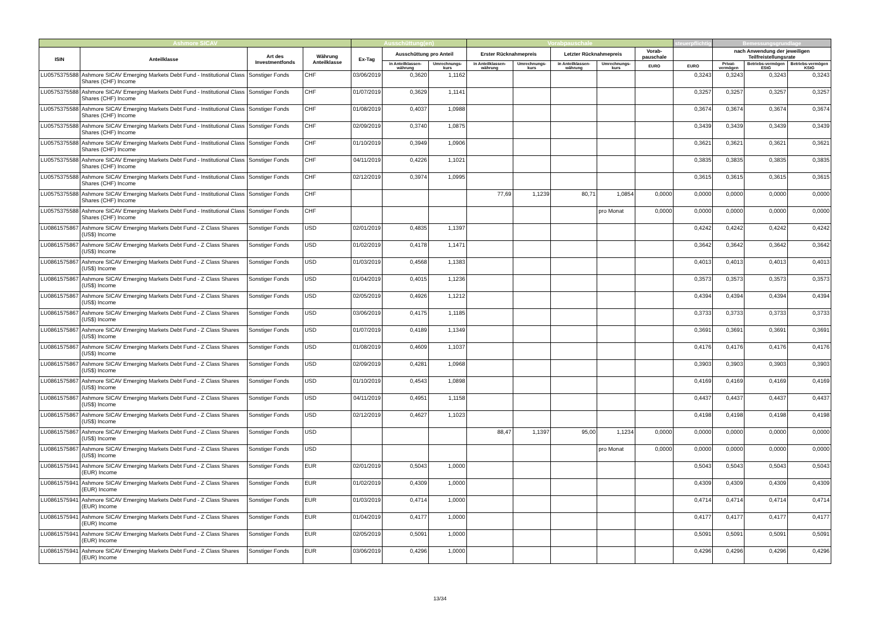| Ashmore SICAV | | | | Ausschüttung(en) | | | Vorabpauschale | | | | | steuerpflichtig | Bemessungsgrundlage | | |
| --- | --- | --- | --- | --- | --- | --- | --- | --- | --- | --- | --- | --- | --- | --- | --- |
| ISIN | Anteilklasse | Art des Investmentfonds | Währung Anteilklasse | Ex-Tag | Ausschüttung pro Anteil | | Erster Rücknahmepreis | | Letzter Rücknahmepreis | | Vorab-pauschale | | nach Anwendung der jeweiligen Teilfreistellungsrate | | |
| | | | | | in Anteilklassen-währung | Umrechnungs-kurs | in Anteilklassen-währung | Umrechnungs-kurs | in Anteilklassen-währung | Umrechnungs-kurs | EURO | EURO | Privat-vermögen | Betriebs-vermögen EStG | Betriebs-vermögen KStG |
| LU0575375588 | Ashmore SICAV Emerging Markets Debt Fund - Institutional Class Shares (CHF) Income | Sonstiger Fonds | CHF | 03/06/2019 | 0,3620 | 1,1162 | | | | | | 0,3243 | 0,3243 | 0,3243 | 0,3243 |
| LU0575375588 | Ashmore SICAV Emerging Markets Debt Fund - Institutional Class Shares (CHF) Income | Sonstiger Fonds | CHF | 01/07/2019 | 0,3629 | 1,1141 | | | | | | 0,3257 | 0,3257 | 0,3257 | 0,3257 |
| LU0575375588 | Ashmore SICAV Emerging Markets Debt Fund - Institutional Class Shares (CHF) Income | Sonstiger Fonds | CHF | 01/08/2019 | 0,4037 | 1,0988 | | | | | | 0,3674 | 0,3674 | 0,3674 | 0,3674 |
| LU0575375588 | Ashmore SICAV Emerging Markets Debt Fund - Institutional Class Shares (CHF) Income | Sonstiger Fonds | CHF | 02/09/2019 | 0,3740 | 1,0875 | | | | | | 0,3439 | 0,3439 | 0,3439 | 0,3439 |
| LU0575375588 | Ashmore SICAV Emerging Markets Debt Fund - Institutional Class Shares (CHF) Income | Sonstiger Fonds | CHF | 01/10/2019 | 0,3949 | 1,0906 | | | | | | 0,3621 | 0,3621 | 0,3621 | 0,3621 |
| LU0575375588 | Ashmore SICAV Emerging Markets Debt Fund - Institutional Class Shares (CHF) Income | Sonstiger Fonds | CHF | 04/11/2019 | 0,4226 | 1,1021 | | | | | | 0,3835 | 0,3835 | 0,3835 | 0,3835 |
| LU0575375588 | Ashmore SICAV Emerging Markets Debt Fund - Institutional Class Shares (CHF) Income | Sonstiger Fonds | CHF | 02/12/2019 | 0,3974 | 1,0995 | | | | | | 0,3615 | 0,3615 | 0,3615 | 0,3615 |
| LU0575375588 | Ashmore SICAV Emerging Markets Debt Fund - Institutional Class Shares (CHF) Income | Sonstiger Fonds | CHF | | | | 77,69 | 1,1239 | 80,71 | 1,0854 | 0,0000 | 0,0000 | 0,0000 | 0,0000 | 0,0000 |
| LU0575375588 | Ashmore SICAV Emerging Markets Debt Fund - Institutional Class Shares (CHF) Income | Sonstiger Fonds | CHF | | | | | | | pro Monat | 0,0000 | 0,0000 | 0,0000 | 0,0000 | 0,0000 |
| LU0861575867 | Ashmore SICAV Emerging Markets Debt Fund - Z Class Shares (US$) Income | Sonstiger Fonds | USD | 02/01/2019 | 0,4835 | 1,1397 | | | | | | 0,4242 | 0,4242 | 0,4242 | 0,4242 |
| LU0861575867 | Ashmore SICAV Emerging Markets Debt Fund - Z Class Shares (US$) Income | Sonstiger Fonds | USD | 01/02/2019 | 0,4178 | 1,1471 | | | | | | 0,3642 | 0,3642 | 0,3642 | 0,3642 |
| LU0861575867 | Ashmore SICAV Emerging Markets Debt Fund - Z Class Shares (US$) Income | Sonstiger Fonds | USD | 01/03/2019 | 0,4568 | 1,1383 | | | | | | 0,4013 | 0,4013 | 0,4013 | 0,4013 |
| LU0861575867 | Ashmore SICAV Emerging Markets Debt Fund - Z Class Shares (US$) Income | Sonstiger Fonds | USD | 01/04/2019 | 0,4015 | 1,1236 | | | | | | 0,3573 | 0,3573 | 0,3573 | 0,3573 |
| LU0861575867 | Ashmore SICAV Emerging Markets Debt Fund - Z Class Shares (US$) Income | Sonstiger Fonds | USD | 02/05/2019 | 0,4926 | 1,1212 | | | | | | 0,4394 | 0,4394 | 0,4394 | 0,4394 |
| LU0861575867 | Ashmore SICAV Emerging Markets Debt Fund - Z Class Shares (US$) Income | Sonstiger Fonds | USD | 03/06/2019 | 0,4175 | 1,1185 | | | | | | 0,3733 | 0,3733 | 0,3733 | 0,3733 |
| LU0861575867 | Ashmore SICAV Emerging Markets Debt Fund - Z Class Shares (US$) Income | Sonstiger Fonds | USD | 01/07/2019 | 0,4189 | 1,1349 | | | | | | 0,3691 | 0,3691 | 0,3691 | 0,3691 |
| LU0861575867 | Ashmore SICAV Emerging Markets Debt Fund - Z Class Shares (US$) Income | Sonstiger Fonds | USD | 01/08/2019 | 0,4609 | 1,1037 | | | | | | 0,4176 | 0,4176 | 0,4176 | 0,4176 |
| LU0861575867 | Ashmore SICAV Emerging Markets Debt Fund - Z Class Shares (US$) Income | Sonstiger Fonds | USD | 02/09/2019 | 0,4281 | 1,0968 | | | | | | 0,3903 | 0,3903 | 0,3903 | 0,3903 |
| LU0861575867 | Ashmore SICAV Emerging Markets Debt Fund - Z Class Shares (US$) Income | Sonstiger Fonds | USD | 01/10/2019 | 0,4543 | 1,0898 | | | | | | 0,4169 | 0,4169 | 0,4169 | 0,4169 |
| LU0861575867 | Ashmore SICAV Emerging Markets Debt Fund - Z Class Shares (US$) Income | Sonstiger Fonds | USD | 04/11/2019 | 0,4951 | 1,1158 | | | | | | 0,4437 | 0,4437 | 0,4437 | 0,4437 |
| LU0861575867 | Ashmore SICAV Emerging Markets Debt Fund - Z Class Shares (US$) Income | Sonstiger Fonds | USD | 02/12/2019 | 0,4627 | 1,1023 | | | | | | 0,4198 | 0,4198 | 0,4198 | 0,4198 |
| LU0861575867 | Ashmore SICAV Emerging Markets Debt Fund - Z Class Shares (US$) Income | Sonstiger Fonds | USD | | | | 88,47 | 1,1397 | 95,00 | 1,1234 | 0,0000 | 0,0000 | 0,0000 | 0,0000 | 0,0000 |
| LU0861575867 | Ashmore SICAV Emerging Markets Debt Fund - Z Class Shares (US$) Income | Sonstiger Fonds | USD | | | | | | | pro Monat | 0,0000 | 0,0000 | 0,0000 | 0,0000 | 0,0000 |
| LU0861575941 | Ashmore SICAV Emerging Markets Debt Fund - Z Class Shares (EUR) Income | Sonstiger Fonds | EUR | 02/01/2019 | 0,5043 | 1,0000 | | | | | | 0,5043 | 0,5043 | 0,5043 | 0,5043 |
| LU0861575941 | Ashmore SICAV Emerging Markets Debt Fund - Z Class Shares (EUR) Income | Sonstiger Fonds | EUR | 01/02/2019 | 0,4309 | 1,0000 | | | | | | 0,4309 | 0,4309 | 0,4309 | 0,4309 |
| LU0861575941 | Ashmore SICAV Emerging Markets Debt Fund - Z Class Shares (EUR) Income | Sonstiger Fonds | EUR | 01/03/2019 | 0,4714 | 1,0000 | | | | | | 0,4714 | 0,4714 | 0,4714 | 0,4714 |
| LU0861575941 | Ashmore SICAV Emerging Markets Debt Fund - Z Class Shares (EUR) Income | Sonstiger Fonds | EUR | 01/04/2019 | 0,4177 | 1,0000 | | | | | | 0,4177 | 0,4177 | 0,4177 | 0,4177 |
| LU0861575941 | Ashmore SICAV Emerging Markets Debt Fund - Z Class Shares (EUR) Income | Sonstiger Fonds | EUR | 02/05/2019 | 0,5091 | 1,0000 | | | | | | 0,5091 | 0,5091 | 0,5091 | 0,5091 |
| LU0861575941 | Ashmore SICAV Emerging Markets Debt Fund - Z Class Shares (EUR) Income | Sonstiger Fonds | EUR | 03/06/2019 | 0,4296 | 1,0000 | | | | | | 0,4296 | 0,4296 | 0,4296 | 0,4296 |
13/34